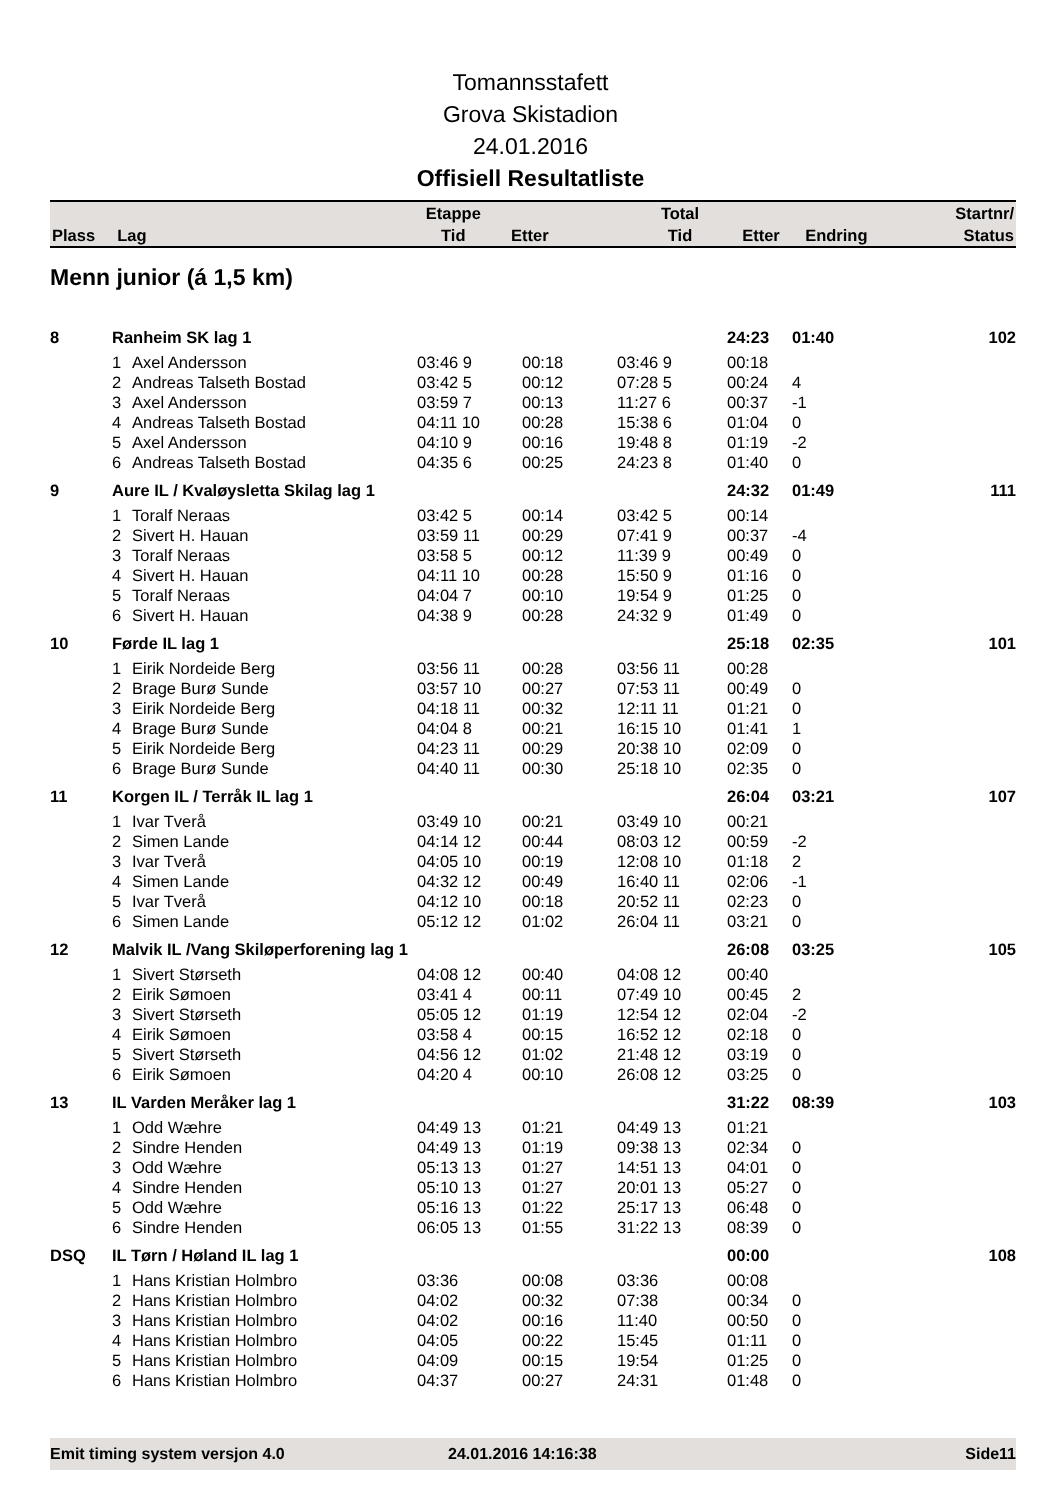Tomannsstafett
Grova Skistadion
24.01.2016
Offisiell Resultatliste
| Plass | Lag | Etappe Tid | Etter | Total Tid | Etter | Endring | Startnr/ Status |
| --- | --- | --- | --- | --- | --- | --- | --- |
Menn junior (á 1,5 km)
| 8 | Ranheim SK lag 1 | | | | | 24:23 | 01:40 | 102 |
| | 1 | Axel Andersson | 03:46 9 | 00:18 | 03:46 9 | 00:18 | | |
| | 2 | Andreas Talseth Bostad | 03:42 5 | 00:12 | 07:28 5 | 00:24 | 4 | |
| | 3 | Axel Andersson | 03:59 7 | 00:13 | 11:27 6 | 00:37 | -1 | |
| | 4 | Andreas Talseth Bostad | 04:11 10 | 00:28 | 15:38 6 | 01:04 | 0 | |
| | 5 | Axel Andersson | 04:10 9 | 00:16 | 19:48 8 | 01:19 | -2 | |
| | 6 | Andreas Talseth Bostad | 04:35 6 | 00:25 | 24:23 8 | 01:40 | 0 | |
| 9 | Aure IL / Kvaløysletta Skilag lag 1 | | | | | 24:32 | 01:49 | 111 |
| | 1 | Toralf Neraas | 03:42 5 | 00:14 | 03:42 5 | 00:14 | | |
| | 2 | Sivert H. Hauan | 03:59 11 | 00:29 | 07:41 9 | 00:37 | -4 | |
| | 3 | Toralf Neraas | 03:58 5 | 00:12 | 11:39 9 | 00:49 | 0 | |
| | 4 | Sivert H. Hauan | 04:11 10 | 00:28 | 15:50 9 | 01:16 | 0 | |
| | 5 | Toralf Neraas | 04:04 7 | 00:10 | 19:54 9 | 01:25 | 0 | |
| | 6 | Sivert H. Hauan | 04:38 9 | 00:28 | 24:32 9 | 01:49 | 0 | |
| 10 | Førde IL lag 1 | | | | | 25:18 | 02:35 | 101 |
| | 1 | Eirik Nordeide Berg | 03:56 11 | 00:28 | 03:56 11 | 00:28 | | |
| | 2 | Brage Burø Sunde | 03:57 10 | 00:27 | 07:53 11 | 00:49 | 0 | |
| | 3 | Eirik Nordeide Berg | 04:18 11 | 00:32 | 12:11 11 | 01:21 | 0 | |
| | 4 | Brage Burø Sunde | 04:04 8 | 00:21 | 16:15 10 | 01:41 | 1 | |
| | 5 | Eirik Nordeide Berg | 04:23 11 | 00:29 | 20:38 10 | 02:09 | 0 | |
| | 6 | Brage Burø Sunde | 04:40 11 | 00:30 | 25:18 10 | 02:35 | 0 | |
| 11 | Korgen IL / Terråk IL lag 1 | | | | | 26:04 | 03:21 | 107 |
| | 1 | Ivar Tverå | 03:49 10 | 00:21 | 03:49 10 | 00:21 | | |
| | 2 | Simen Lande | 04:14 12 | 00:44 | 08:03 12 | 00:59 | -2 | |
| | 3 | Ivar Tverå | 04:05 10 | 00:19 | 12:08 10 | 01:18 | 2 | |
| | 4 | Simen Lande | 04:32 12 | 00:49 | 16:40 11 | 02:06 | -1 | |
| | 5 | Ivar Tverå | 04:12 10 | 00:18 | 20:52 11 | 02:23 | 0 | |
| | 6 | Simen Lande | 05:12 12 | 01:02 | 26:04 11 | 03:21 | 0 | |
| 12 | Malvik IL /Vang Skiløperforening lag 1 | | | | | 26:08 | 03:25 | 105 |
| | 1 | Sivert Størseth | 04:08 12 | 00:40 | 04:08 12 | 00:40 | | |
| | 2 | Eirik Sømoen | 03:41 4 | 00:11 | 07:49 10 | 00:45 | 2 | |
| | 3 | Sivert Størseth | 05:05 12 | 01:19 | 12:54 12 | 02:04 | -2 | |
| | 4 | Eirik Sømoen | 03:58 4 | 00:15 | 16:52 12 | 02:18 | 0 | |
| | 5 | Sivert Størseth | 04:56 12 | 01:02 | 21:48 12 | 03:19 | 0 | |
| | 6 | Eirik Sømoen | 04:20 4 | 00:10 | 26:08 12 | 03:25 | 0 | |
| 13 | IL Varden Meråker lag 1 | | | | | 31:22 | 08:39 | 103 |
| | 1 | Odd Wæhre | 04:49 13 | 01:21 | 04:49 13 | 01:21 | | |
| | 2 | Sindre Henden | 04:49 13 | 01:19 | 09:38 13 | 02:34 | 0 | |
| | 3 | Odd Wæhre | 05:13 13 | 01:27 | 14:51 13 | 04:01 | 0 | |
| | 4 | Sindre Henden | 05:10 13 | 01:27 | 20:01 13 | 05:27 | 0 | |
| | 5 | Odd Wæhre | 05:16 13 | 01:22 | 25:17 13 | 06:48 | 0 | |
| | 6 | Sindre Henden | 06:05 13 | 01:55 | 31:22 13 | 08:39 | 0 | |
| DSQ | IL Tørn / Høland IL lag 1 | | | | | 00:00 | | 108 |
| | 1 | Hans Kristian Holmbro | 03:36 | 00:08 | 03:36 | 00:08 | | |
| | 2 | Hans Kristian Holmbro | 04:02 | 00:32 | 07:38 | 00:34 | 0 | |
| | 3 | Hans Kristian Holmbro | 04:02 | 00:16 | 11:40 | 00:50 | 0 | |
| | 4 | Hans Kristian Holmbro | 04:05 | 00:22 | 15:45 | 01:11 | 0 | |
| | 5 | Hans Kristian Holmbro | 04:09 | 00:15 | 19:54 | 01:25 | 0 | |
| | 6 | Hans Kristian Holmbro | 04:37 | 00:27 | 24:31 | 01:48 | 0 | |
Emit timing system versjon 4.0 24.01.2016 14:16:38 Side11